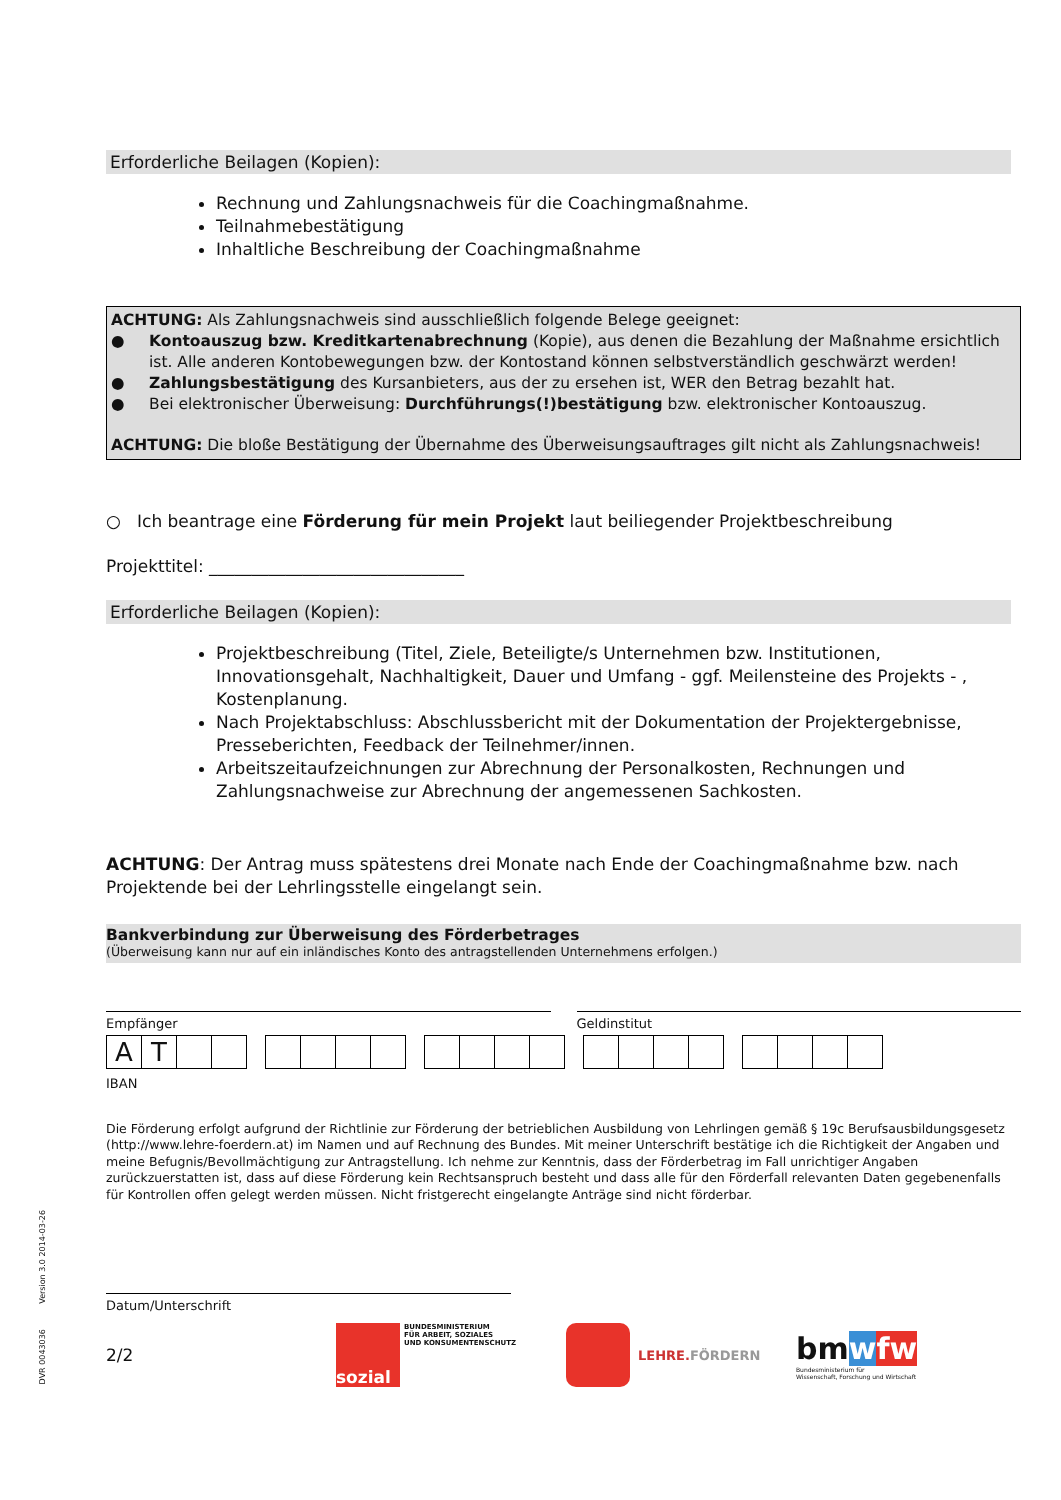DVR 0043036 Version 3.0 2014-03-26
Erforderliche Beilagen (Kopien):
Rechnung und Zahlungsnachweis für die Coachingmaßnahme.
Teilnahmebestätigung
Inhaltliche Beschreibung der Coachingmaßnahme
ACHTUNG: Als Zahlungsnachweis sind ausschließlich folgende Belege geeignet:
● Kontoauszug bzw. Kreditkartenabrechnung (Kopie), aus denen die Bezahlung der Maßnahme ersichtlich ist. Alle anderen Kontobewegungen bzw. der Kontostand können selbstverständlich geschwärzt werden!
● Zahlungsbestätigung des Kursanbieters, aus der zu ersehen ist, WER den Betrag bezahlt hat.
● Bei elektronischer Überweisung: Durchführungs(!)bestätigung bzw. elektronischer Kontoauszug.
ACHTUNG: Die bloße Bestätigung der Übernahme des Überweisungsauftrages gilt nicht als Zahlungsnachweis!
○ Ich beantrage eine Förderung für mein Projekt laut beiliegender Projektbeschreibung
Projekttitel: ______________________________
Erforderliche Beilagen (Kopien):
Projektbeschreibung (Titel, Ziele, Beteiligte/s Unternehmen bzw. Institutionen, Innovationsgehalt, Nachhaltigkeit, Dauer und Umfang - ggf. Meilensteine des Projekts - , Kostenplanung.
Nach Projektabschluss: Abschlussbericht mit der Dokumentation der Projektergebnisse, Presseberichten, Feedback der Teilnehmer/innen.
Arbeitszeitaufzeichnungen zur Abrechnung der Personalkosten, Rechnungen und Zahlungsnachweise zur Abrechnung der angemessenen Sachkosten.
ACHTUNG: Der Antrag muss spätestens drei Monate nach Ende der Coachingmaßnahme bzw. nach Projektende bei der Lehrlingsstelle eingelangt sein.
Bankverbindung zur Überweisung des Förderbetrages
(Überweisung kann nur auf ein inländisches Konto des antragstellenden Unternehmens erfolgen.)
Empfänger Geldinstitut
| A | T | | |
IBAN
Die Förderung erfolgt aufgrund der Richtlinie zur Förderung der betrieblichen Ausbildung von Lehrlingen gemäß § 19c Berufsausbildungsgesetz (http://www.lehre-foerdern.at) im Namen und auf Rechnung des Bundes. Mit meiner Unterschrift bestätige ich die Richtigkeit der Angaben und meine Befugnis/Bevollmächtigung zur Antragstellung. Ich nehme zur Kenntnis, dass der Förderbetrag im Fall unrichtiger Angaben zurückzuerstatten ist, dass auf diese Förderung kein Rechtsanspruch besteht und dass alle für den Förderfall relevanten Daten gegebenenfalls für Kontrollen offen gelegt werden müssen. Nicht fristgerecht eingelangte Anträge sind nicht förderbar.
Datum/Unterschrift
2/2
sozial
BUNDESMINISTERIUM
FÜR ARBEIT, SOZIALES
UND KONSUMENTENSCHUTZ
LEHRE.FÖRDERN
bmwfw
Bundesministerium für
Wissenschaft, Forschung und Wirtschaft